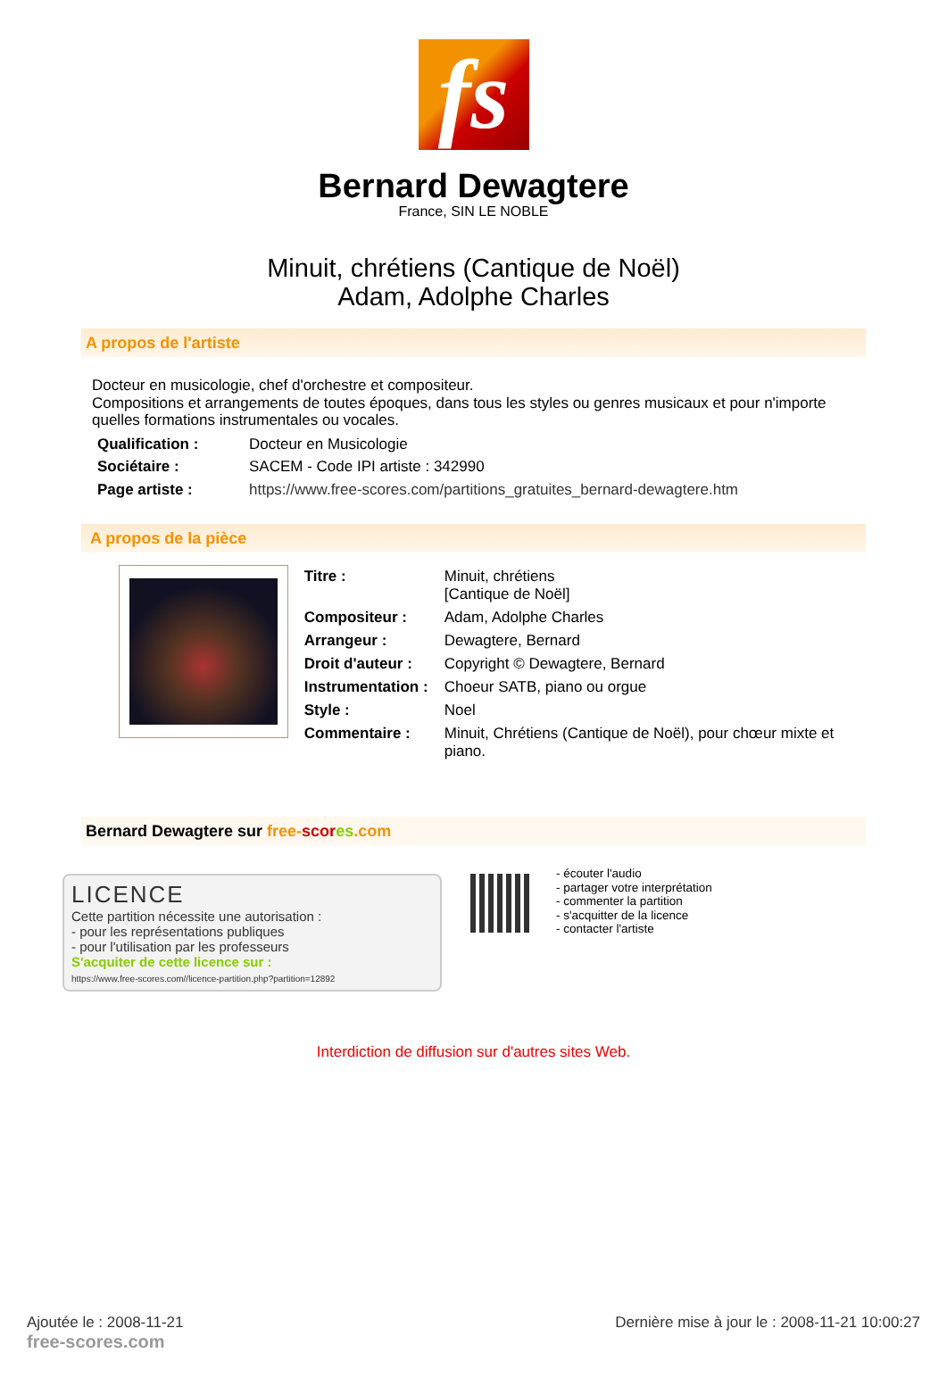fs
Bernard Dewagtere
France, SIN LE NOBLE
Minuit, chrétiens (Cantique de Noël)
Adam, Adolphe Charles
A propos de l'artiste
Docteur en musicologie, chef d'orchestre et compositeur.
Compositions et arrangements de toutes époques, dans tous les styles ou genres musicaux et pour n'importe quelles formations instrumentales ou vocales.
| Qualification : | Docteur en Musicologie |
| Sociétaire : | SACEM - Code IPI artiste : 342990 |
| Page artiste : | https://www.free-scores.com/partitions_gratuites_bernard-dewagtere.htm |
A propos de la pièce
| Titre : | Minuit, chrétiens [Cantique de Noël] |
| Compositeur : | Adam, Adolphe Charles |
| Arrangeur : | Dewagtere, Bernard |
| Droit d'auteur : | Copyright © Dewagtere, Bernard |
| Instrumentation : | Choeur SATB, piano ou orgue |
| Style : | Noel |
| Commentaire : | Minuit, Chrétiens (Cantique de Noël), pour chœur mixte et piano. |
Bernard Dewagtere sur free-scor es.com
LICENCE
Cette partition nécessite une autorisation :
- pour les représentations publiques
- pour l'utilisation par les professeurs
S'acquiter de cette licence sur :
https://www.free-scores.com//licence-partition.php?partition=12892
- écouter l'audio
- partager votre interprétation
- commenter la partition
- s'acquitter de la licence
- contacter l'artiste
Interdiction de diffusion sur d'autres sites Web.
Ajoutée le : 2008-11-21
free-scores.com
Dernière mise à jour le : 2008-11-21 10:00:27